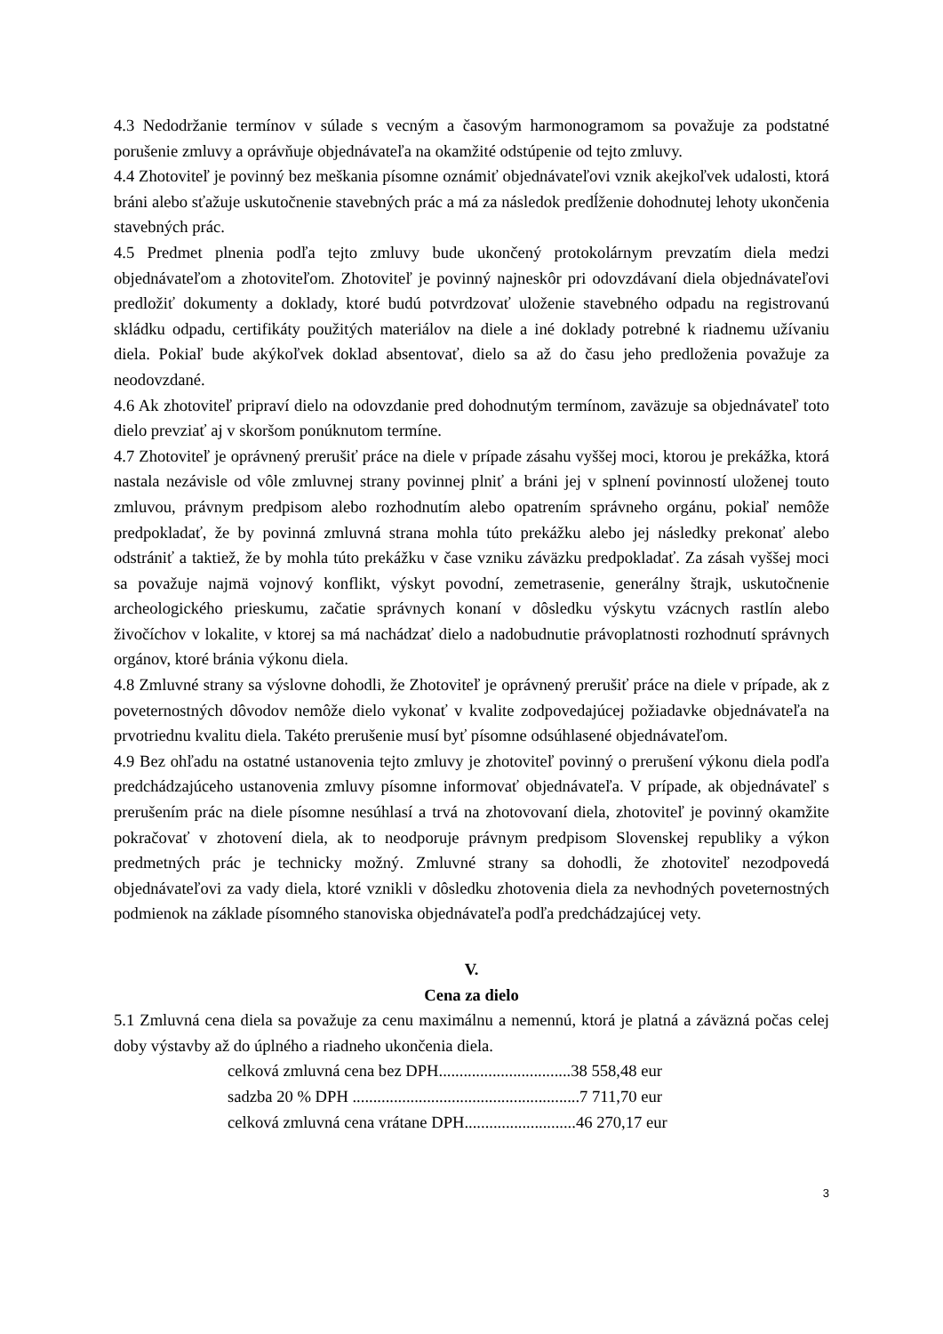4.3 Nedodržanie termínov v súlade s vecným a časovým harmonogramom sa považuje za podstatné porušenie zmluvy a oprávňuje objednávateľa na okamžité odstúpenie od tejto zmluvy.
4.4 Zhotoviteľ je povinný bez meškania písomne oznámiť objednávateľovi vznik akejkoľvek udalosti, ktorá bráni alebo sťažuje uskutočnenie stavebných prác a má za následok predĺženie dohodnutej lehoty ukončenia stavebných prác.
4.5 Predmet plnenia podľa tejto zmluvy bude ukončený protokolárnym prevzatím diela medzi objednávateľom a zhotoviteľom. Zhotoviteľ je povinný najneskôr pri odovzdávaní diela objednávateľovi predložiť dokumenty a doklady, ktoré budú potvrdzovať uloženie stavebného odpadu na registrovanú skládku odpadu, certifikáty použitých materiálov na diele a iné doklady potrebné k riadnemu užívaniu diela. Pokiaľ bude akýkoľvek doklad absentovať, dielo sa až do času jeho predloženia považuje za neodovzdané.
4.6 Ak zhotoviteľ pripraví dielo na odovzdanie pred dohodnutým termínom, zaväzuje sa objednávateľ toto dielo prevziať aj v skoršom ponúknutom termíne.
4.7 Zhotoviteľ je oprávnený prerušiť práce na diele v prípade zásahu vyššej moci, ktorou je prekážka, ktorá nastala nezávisle od vôle zmluvnej strany povinnej plniť a bráni jej v splnení povinností uloženej touto zmluvou, právnym predpisom alebo rozhodnutím alebo opatrením správneho orgánu, pokiaľ nemôže predpokladať, že by povinná zmluvná strana mohla túto prekážku alebo jej následky prekonať alebo odstrániť a taktiež, že by mohla túto prekážku v čase vzniku záväzku predpokladať. Za zásah vyššej moci sa považuje najmä vojnový konflikt, výskyt povodní, zemetrasenie, generálny štrajk, uskutočnenie archeologického prieskumu, začatie správnych konaní v dôsledku výskytu vzácnych rastlín alebo živočíchov v lokalite, v ktorej sa má nachádzať dielo a nadobudnutie právoplatnosti rozhodnutí správnych orgánov, ktoré bránia výkonu diela.
4.8 Zmluvné strany sa výslovne dohodli, že Zhotoviteľ je oprávnený prerušiť práce na diele v prípade, ak z poveternostných dôvodov nemôže dielo vykonať v kvalite zodpovedajúcej požiadavke objednávateľa na prvotriednu kvalitu diela. Takéto prerušenie musí byť písomne odsúhlasené objednávateľom.
4.9 Bez ohľadu na ostatné ustanovenia tejto zmluvy je zhotoviteľ povinný o prerušení výkonu diela podľa predchádzajúceho ustanovenia zmluvy písomne informovať objednávateľa. V prípade, ak objednávateľ s prerušením prác na diele písomne nesúhlasí a trvá na zhotovovaní diela, zhotoviteľ je povinný okamžite pokračovať v zhotovení diela, ak to neodporuje právnym predpisom Slovenskej republiky a výkon predmetných prác je technicky možný. Zmluvné strany sa dohodli, že zhotoviteľ nezodpovedá objednávateľovi za vady diela, ktoré vznikli v dôsledku zhotovenia diela za nevhodných poveternostných podmienok na základe písomného stanoviska objednávateľa podľa predchádzajúcej vety.
V.
Cena za dielo
5.1 Zmluvná cena diela sa považuje za cenu maximálnu a nemennú, ktorá je platná a záväzná počas celej doby výstavby až do úplného a riadneho ukončenia diela.
celková zmluvná cena bez DPH................................38 558,48 eur
sadzba 20 % DPH .......................................................7 711,70 eur
celková zmluvná cena vrátane DPH...........................46 270,17 eur
3